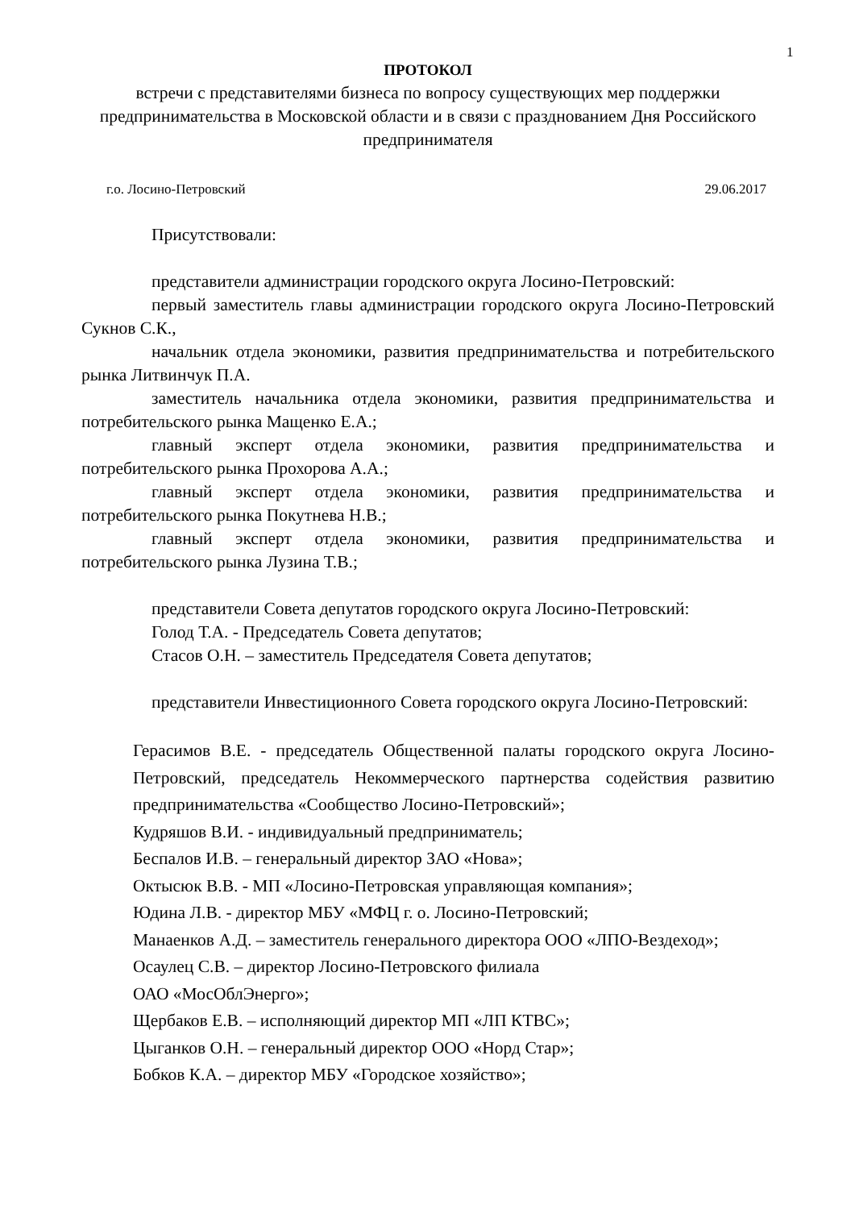1
ПРОТОКОЛ
встречи с представителями бизнеса по вопросу существующих мер поддержки предпринимательства в Московской области и в связи с празднованием Дня Российского предпринимателя
г.о. Лосино-Петровский 29.06.2017
Присутствовали:
представители администрации городского округа Лосино-Петровский:
первый заместитель главы администрации городского округа Лосино-Петровский Сукнов С.К.,
начальник отдела экономики, развития предпринимательства и потребительского рынка Литвинчук П.А.
заместитель начальника отдела экономики, развития предпринимательства и потребительского рынка Мащенко Е.А.;
главный эксперт отдела экономики, развития предпринимательства и потребительского рынка Прохорова А.А.;
главный эксперт отдела экономики, развития предпринимательства и потребительского рынка Покутнева Н.В.;
главный эксперт отдела экономики, развития предпринимательства и потребительского рынка Лузина Т.В.;
представители Совета депутатов городского округа Лосино-Петровский:
Голод Т.А. - Председатель Совета депутатов;
Стасов О.Н. – заместитель Председателя Совета депутатов;
представители Инвестиционного Совета городского округа Лосино-Петровский:
Герасимов В.Е. - председатель Общественной палаты городского округа Лосино-Петровский, председатель Некоммерческого партнерства содействия развитию предпринимательства «Сообщество Лосино-Петровский»;
Кудряшов В.И. - индивидуальный предприниматель;
Беспалов И.В. – генеральный директор ЗАО «Нова»;
Октысюк В.В. - МП «Лосино-Петровская управляющая компания»;
Юдина Л.В. - директор МБУ «МФЦ г. о. Лосино-Петровский;
Манаенков А.Д. – заместитель генерального директора ООО «ЛПО-Вездеход»;
Осаулец С.В. – директор Лосино-Петровского филиала
ОАО «МосОблЭнерго»;
Щербаков Е.В. – исполняющий директор МП «ЛП КТВС»;
Цыганков О.Н. – генеральный директор ООО «Норд Стар»;
Бобков К.А. – директор МБУ «Городское хозяйство»;